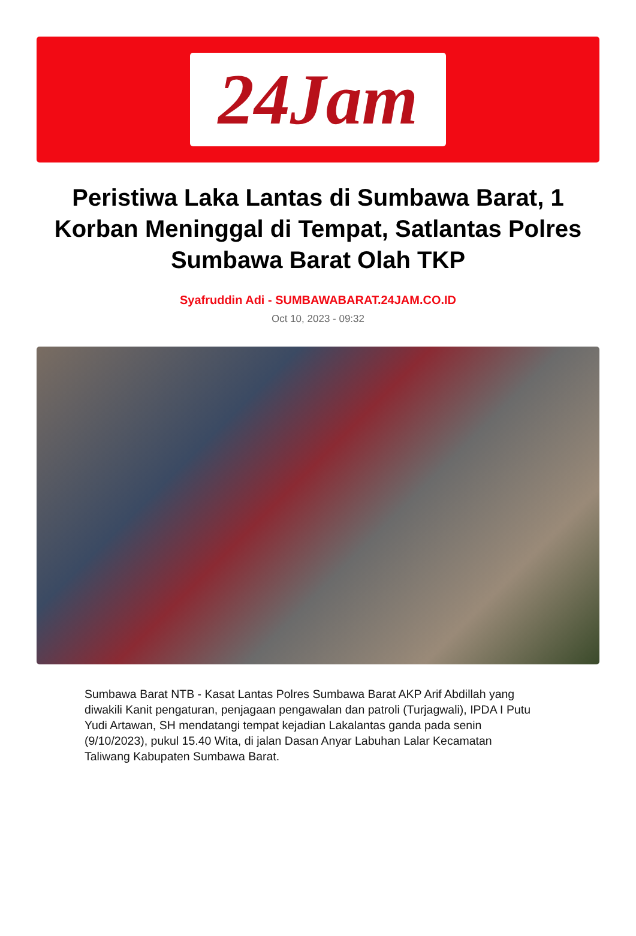24Jam
Peristiwa Laka Lantas di Sumbawa Barat, 1 Korban Meninggal di Tempat, Satlantas Polres Sumbawa Barat Olah TKP
Syafruddin Adi - SUMBAWABARAT.24JAM.CO.ID
Oct 10, 2023 - 09:32
Sumbawa Barat NTB - Kasat Lantas Polres Sumbawa Barat AKP Arif Abdillah yang diwakili Kanit pengaturan, penjagaan pengawalan dan patroli (Turjagwali), IPDA I Putu Yudi Artawan, SH mendatangi tempat kejadian Lakalantas ganda pada senin (9/10/2023), pukul 15.40 Wita, di jalan Dasan Anyar Labuhan Lalar Kecamatan Taliwang Kabupaten Sumbawa Barat.